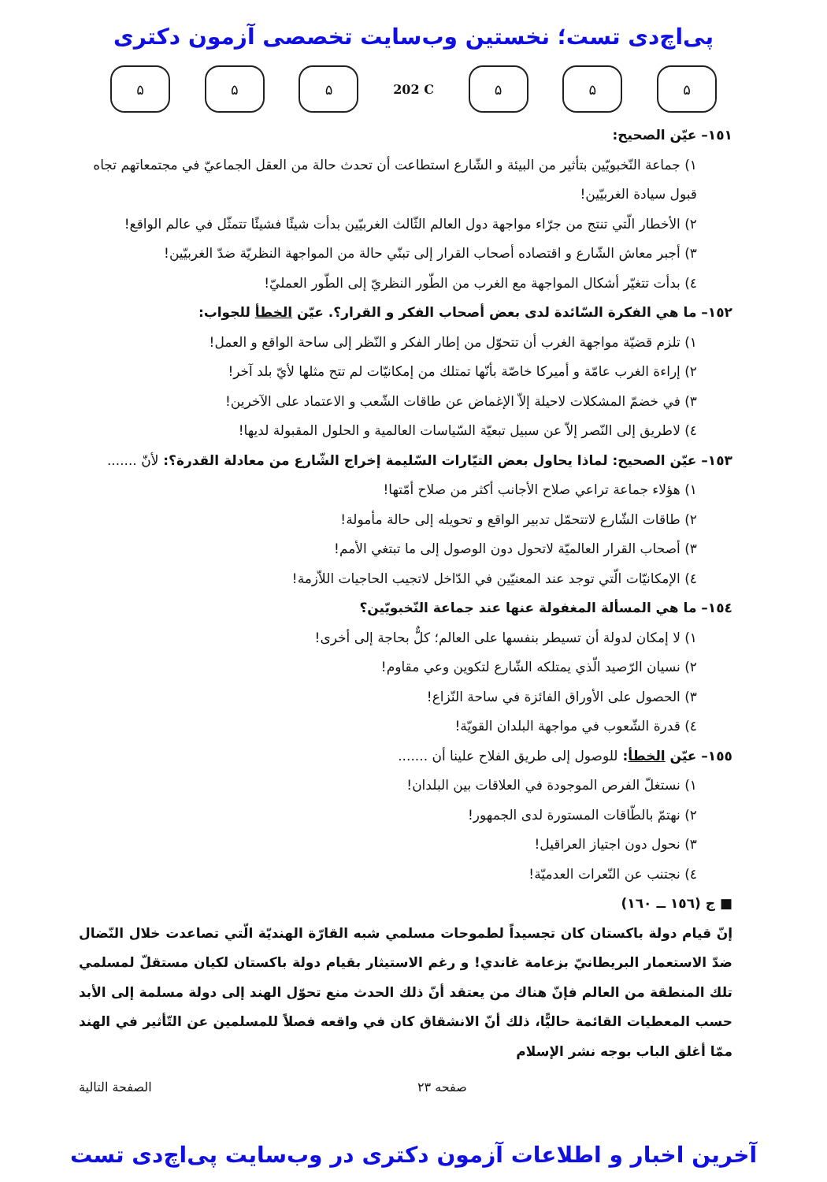پی‌اچ‌دی تست؛ نخستین وب‌سایت تخصصی آزمون دکتری
۵ ۵ ۵
202 C
۵ ۵ ۵
١٥١– عيّن الصحيح:
١) جماعة النّخبويّين بتأثير من البيئة و الشّارع استطاعت أن تحدث حالة من العقل الجماعيّ في مجتمعاتهم تجاه قبول سيادة الغربيّين!
٢) الأخطار الّتي تنتج من جرّاء مواجهة دول العالم الثّالث الغربيّين بدأت شيئًا فشيئًا تتمثّل في عالم الواقع!
٣) أجبر معاش الشّارع و اقتصاده أصحاب القرار إلى تبنّي حالة من المواجهة النظريّة ضدّ الغربيّين!
٤) بدأت تتغيّر أشكال المواجهة مع الغرب من الطّور النظريّ إلى الطّور العمليّ!
١٥٢– ما هي الفكرة السّائدة لدى بعض أصحاب الفكر و القرار؟. عيّن الخطأ للجواب:
١) تلزم قضيّة مواجهة الغرب أن تتحوّل من إطار الفكر و النّظر إلى ساحة الواقع و العمل!
٢) إراءة الغرب عامّة و أميركا خاصّة بأنّها تمتلك من إمكانيّات لم تتح مثلها لأيّ بلد آخر!
٣) في خضمّ المشكلات لاحيلة إلاّ الإغماض عن طاقات الشّعب و الاعتماد على الآخرين!
٤) لاطريق إلى النّصر إلاّ عن سبيل تبعيّة السّياسات العالمية و الحلول المقبولة لديها!
١٥٣– عيّن الصحيح: لماذا يحاول بعض التيّارات السّليمة إخراج الشّارع من معادلة القدرة؟: لأنّ .......
١) هؤلاء جماعة تراعي صلاح الأجانب أكثر من صلاح أمّتها!
٢) طاقات الشّارع لاتتحمّل تدبير الواقع و تحويله إلى حالة مأمولة!
٣) أصحاب القرار العالميّة لاتحول دون الوصول إلى ما تبتغي الأمم!
٤) الإمكانيّات الّتي توجد عند المعنيّين في الدّاخل لاتجيب الحاجيات اللاّزمة!
١٥٤– ما هي المسألة المغفولة عنها عند جماعة النّخبويّين؟
١) لا إمكان لدولة أن تسيطر بنفسها على العالم؛ كلٌّ بحاجة إلى أخرى!
٢) نسيان الرّصيد الّذي يمتلكه الشّارع لتكوين وعي مقاوم!
٣) الحصول على الأوراق الفائزة في ساحة النّزاع!
٤) قدرة الشّعوب في مواجهة البلدان القويّة!
١٥٥– عيّن الخطأ: للوصول إلى طريق الفلاح علينا أن .......
١) نستغلّ الفرص الموجودة في العلاقات بين البلدان!
٢) نهتمّ بالطّاقات المستورة لدى الجمهور!
٣) نحول دون اجتياز العراقيل!
٤) نجتنب عن النّعرات العدميّة!
■ ج (١٥٦ ــ ١٦٠)
إنّ قيام دولة باكستان كان تجسيداً لطموحات مسلمي شبه القارّة الهنديّة الّتي تصاعدت خلال النّضال ضدّ الاستعمار البريطانيّ بزعامة غاندي! و رغم الاستيثار بقيام دولة باكستان لكيان مستقلّ لمسلمي تلك المنطقة من العالم فإنّ هناك من يعتقد أنّ ذلك الحدث منع تحوّل الهند إلى دولة مسلمة إلى الأبد حسب المعطيات القائمة حاليًّا، ذلك أنّ الانشقاق كان في واقعه فصلاً للمسلمين عن التّأثير في الهند ممّا أغلق الباب بوجه نشر الإسلام
صفحه ٢٣ الصفحة التالية
آخرین اخبار و اطلاعات آزمون دکتری در وب‌سایت پی‌اچ‌دی تست